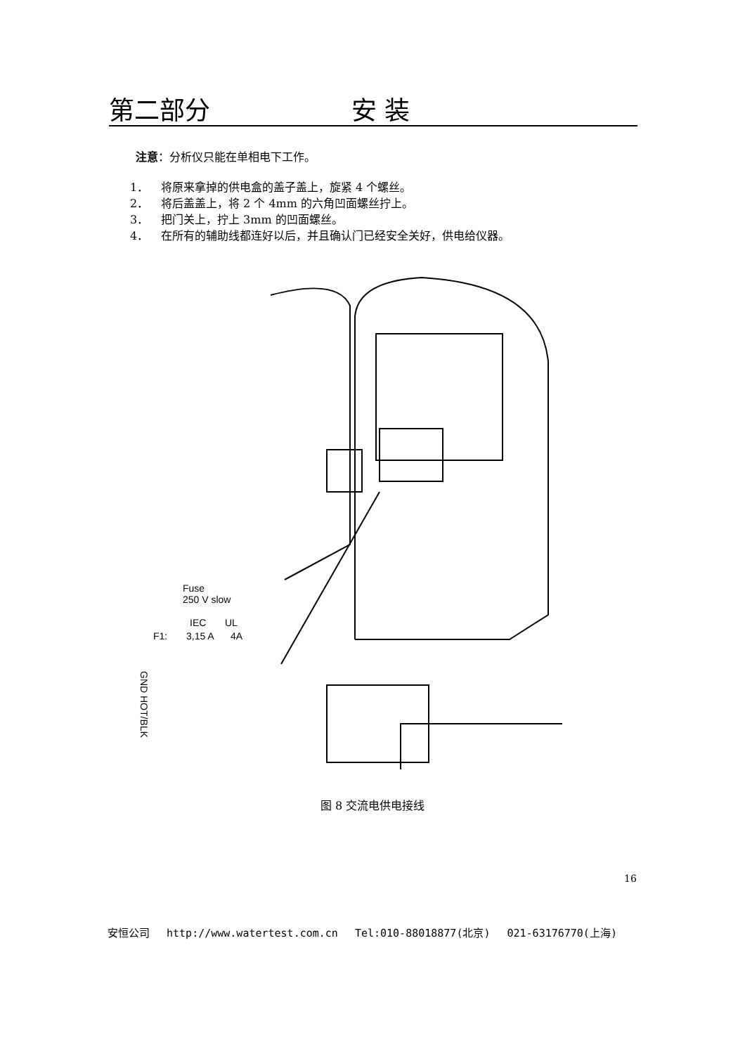第二部分 安 装
注意：分析仪只能在单相电下工作。
1． 将原来拿掉的供电盒的盖子盖上，旋紧 4 个螺丝。
2． 将后盖盖上，将 2 个 4mm 的六角凹面螺丝拧上。
3． 把门关上，拧上 3mm 的凹面螺丝。
4． 在所有的辅助线都连好以后，并且确认门已经安全关好，供电给仪器。
Fuse
250 V slow
IEC
UL
F1:
3,15 A
4A
GND HOT/BLK
图 8 交流电供电接线
16
安恒公司　 http://www.watertest.com.cn　 Tel:010-88018877(北京)　 021-63176770(上海)